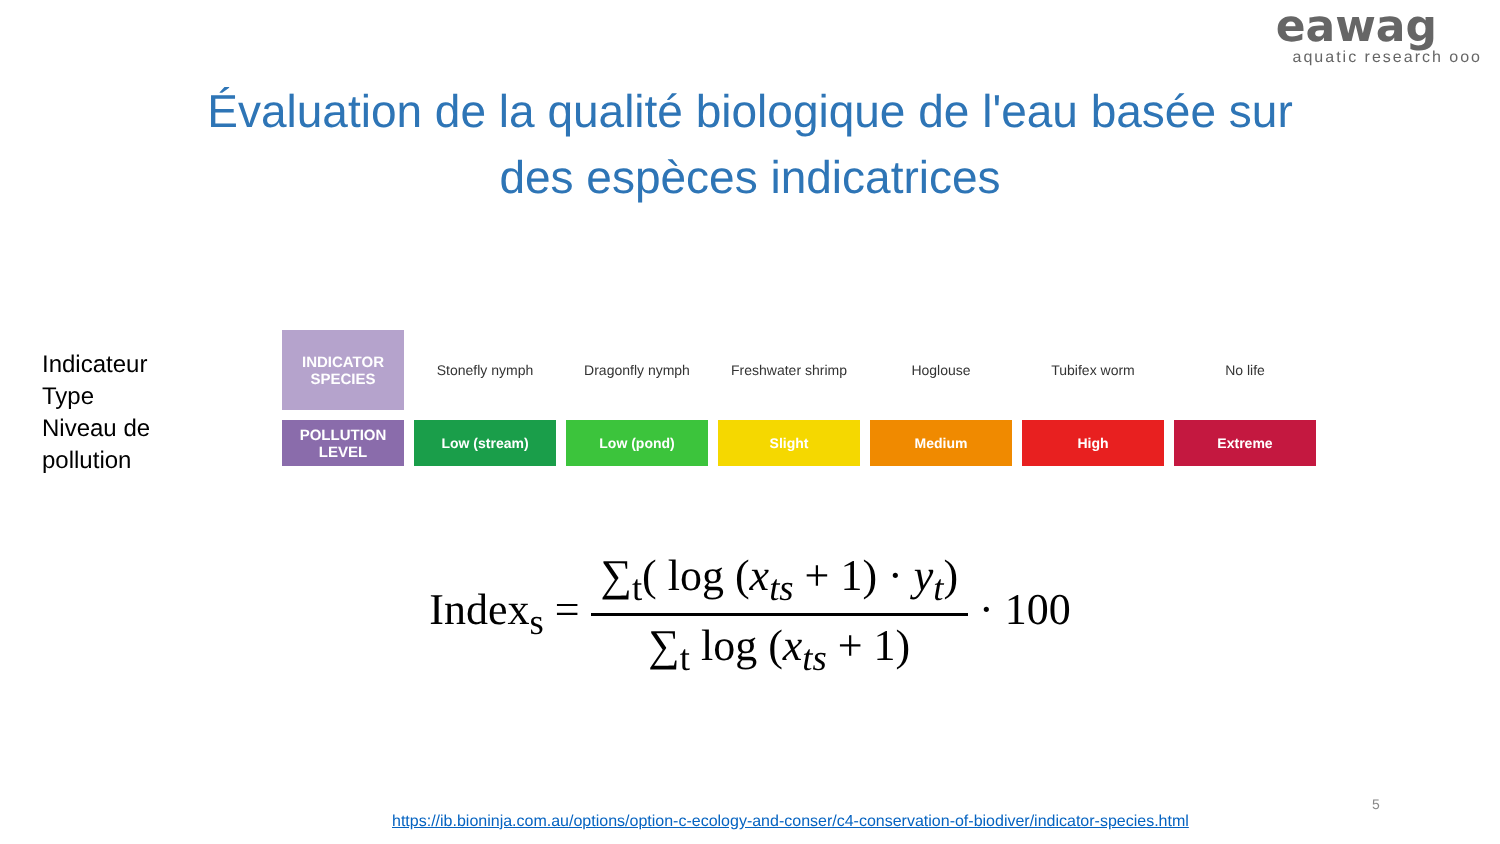eawag
aquatic research ooo
Évaluation de la qualité biologique de l'eau basée sur
des espèces indicatrices
Indicateur
Type
Niveau de
pollution
| INDICATOR SPECIES | Stonefly nymph | Dragonfly nymph | Freshwater shrimp | Hoglouse | Tubifex worm | No life |
| POLLUTION LEVEL | Low (stream) | Low (pond) | Slight | Medium | High | Extreme |
Index<sub>s</sub> =
∑<sub>t</sub>( log (x<sub>ts</sub> + 1) · y<sub>t</sub>)
∑<sub>t</sub> log (x<sub>ts</sub> + 1)
· 100
5
https://ib.bioninja.com.au/options/option-c-ecology-and-conser/c4-conservation-of-biodiver/indicator-species.html